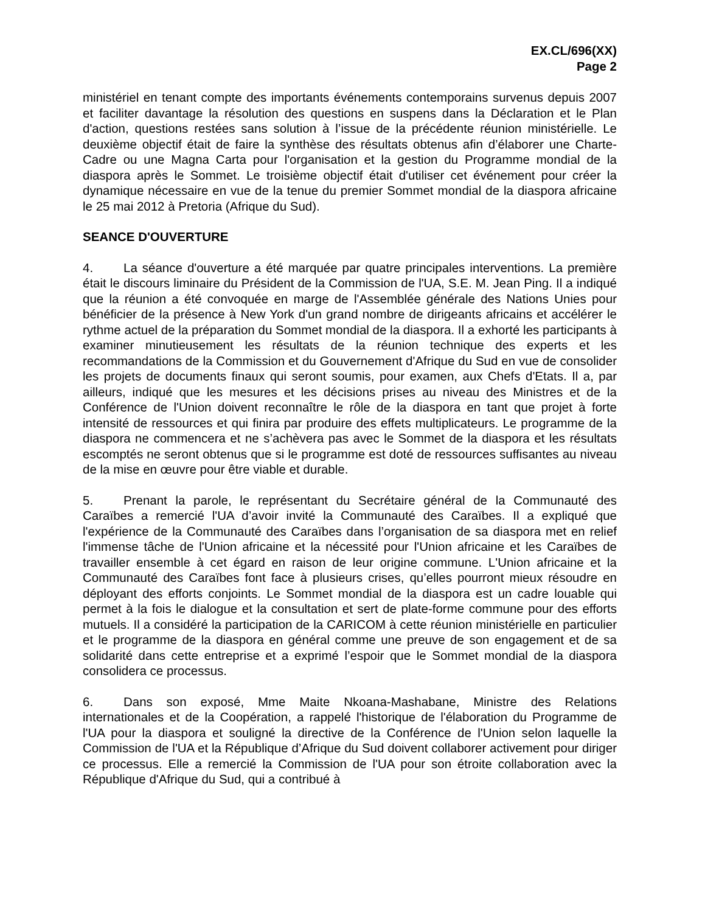EX.CL/696(XX)
Page 2
ministériel en tenant compte des importants événements contemporains survenus depuis 2007 et faciliter davantage la résolution des questions en suspens dans la Déclaration et le Plan d'action, questions restées sans solution à l’issue de la précédente réunion ministérielle. Le deuxième objectif était de faire la synthèse des résultats obtenus afin d’élaborer une Charte-Cadre ou une Magna Carta pour l'organisation et la gestion du Programme mondial de la diaspora après le Sommet. Le troisième objectif était d'utiliser cet événement pour créer la dynamique nécessaire en vue de la tenue du premier Sommet mondial de la diaspora africaine le 25 mai 2012 à Pretoria (Afrique du Sud).
SEANCE D'OUVERTURE
4. La séance d'ouverture a été marquée par quatre principales interventions. La première était le discours liminaire du Président de la Commission de l'UA, S.E. M. Jean Ping. Il a indiqué que la réunion a été convoquée en marge de l'Assemblée générale des Nations Unies pour bénéficier de la présence à New York d'un grand nombre de dirigeants africains et accélérer le rythme actuel de la préparation du Sommet mondial de la diaspora. Il a exhorté les participants à examiner minutieusement les résultats de la réunion technique des experts et les recommandations de la Commission et du Gouvernement d'Afrique du Sud en vue de consolider les projets de documents finaux qui seront soumis, pour examen, aux Chefs d'Etats. Il a, par ailleurs, indiqué que les mesures et les décisions prises au niveau des Ministres et de la Conférence de l'Union doivent reconnaître le rôle de la diaspora en tant que projet à forte intensité de ressources et qui finira par produire des effets multiplicateurs. Le programme de la diaspora ne commencera et ne s’achèvera pas avec le Sommet de la diaspora et les résultats escomptés ne seront obtenus que si le programme est doté de ressources suffisantes au niveau de la mise en œuvre pour être viable et durable.
5. Prenant la parole, le représentant du Secrétaire général de la Communauté des Caraïbes a remercié l'UA d’avoir invité la Communauté des Caraïbes. Il a expliqué que l'expérience de la Communauté des Caraïbes dans l’organisation de sa diaspora met en relief l'immense tâche de l'Union africaine et la nécessité pour l'Union africaine et les Caraïbes de travailler ensemble à cet égard en raison de leur origine commune. L'Union africaine et la Communauté des Caraïbes font face à plusieurs crises, qu’elles pourront mieux résoudre en déployant des efforts conjoints. Le Sommet mondial de la diaspora est un cadre louable qui permet à la fois le dialogue et la consultation et sert de plate-forme commune pour des efforts mutuels. Il a considéré la participation de la CARICOM à cette réunion ministérielle en particulier et le programme de la diaspora en général comme une preuve de son engagement et de sa solidarité dans cette entreprise et a exprimé l’espoir que le Sommet mondial de la diaspora consolidera ce processus.
6. Dans son exposé, Mme Maite Nkoana-Mashabane, Ministre des Relations internationales et de la Coopération, a rappelé l'historique de l'élaboration du Programme de l'UA pour la diaspora et souligné la directive de la Conférence de l'Union selon laquelle la Commission de l'UA et la République d’Afrique du Sud doivent collaborer activement pour diriger ce processus. Elle a remercié la Commission de l'UA pour son étroite collaboration avec la République d'Afrique du Sud, qui a contribué à